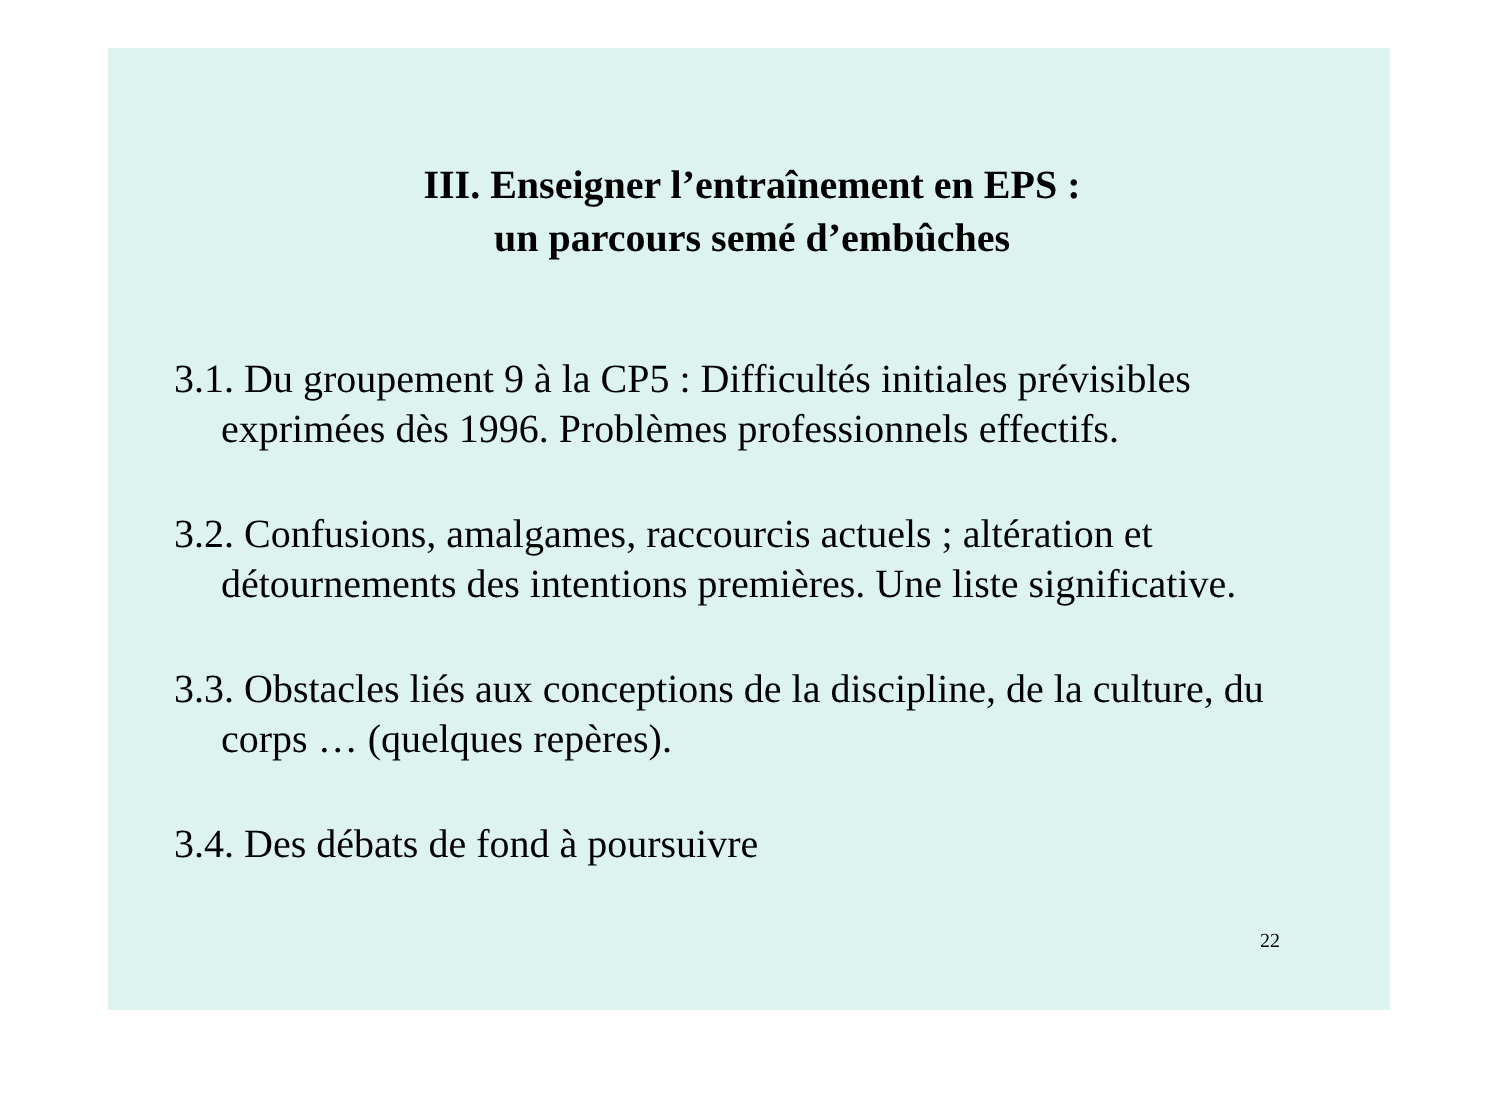III. Enseigner l’entraînement en EPS :
un parcours semé d’embûches
3.1. Du groupement 9 à la CP5 : Difficultés initiales prévisibles exprimées dès 1996. Problèmes professionnels effectifs.
3.2. Confusions, amalgames, raccourcis actuels ; altération et détournements des intentions premières. Une liste significative.
3.3. Obstacles liés aux conceptions de la discipline, de la culture, du corps … (quelques repères).
3.4. Des débats de fond à poursuivre
22